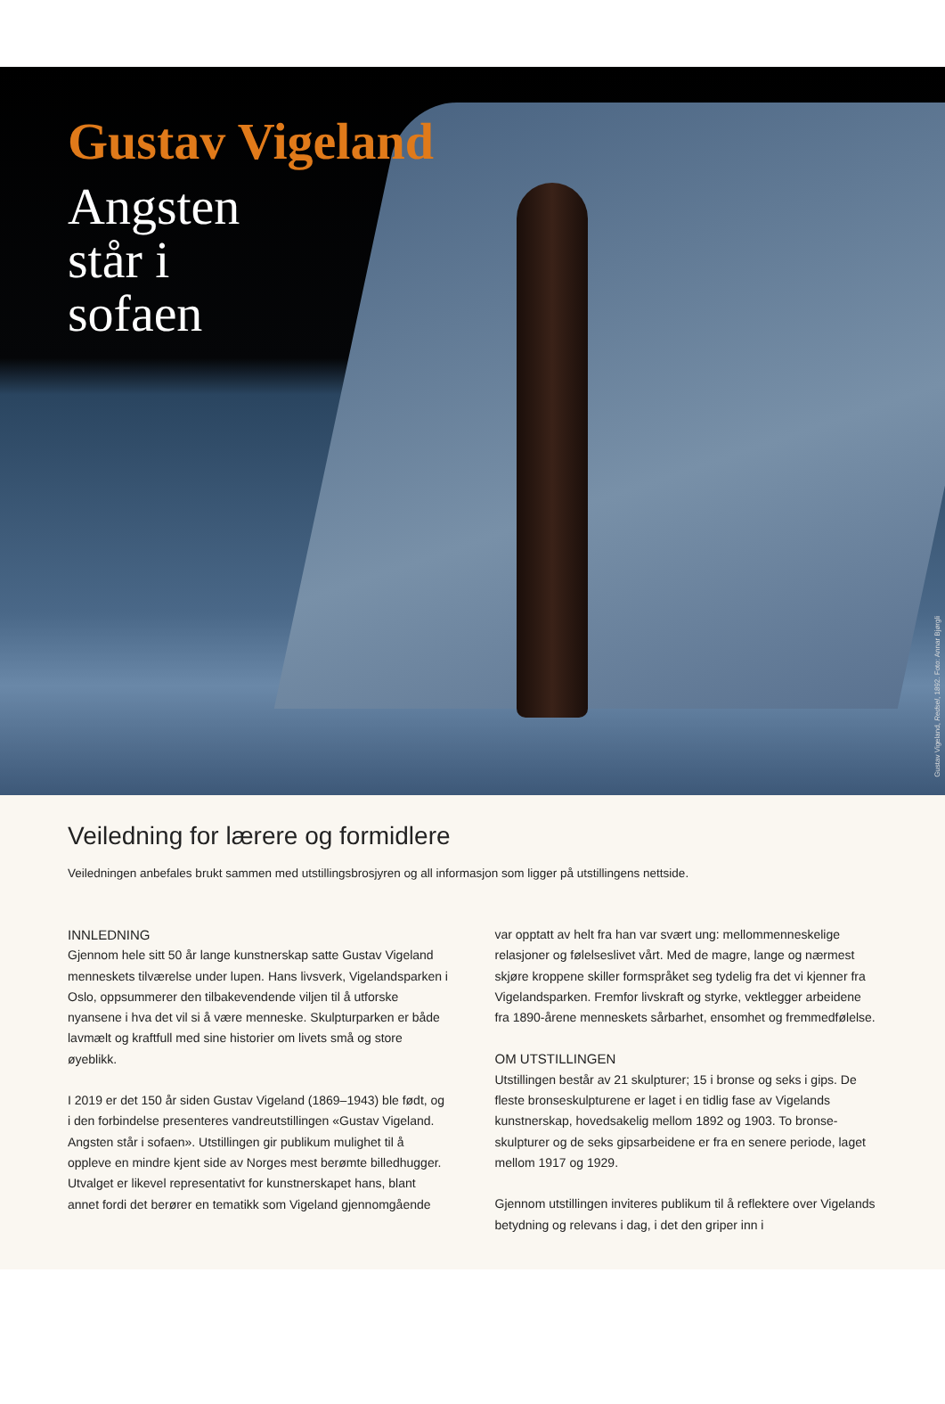Gustav Vigeland
Angsten
står i
sofaen
Gustav Vigeland, Redsel, 1892. Foto: Annar Bjørgli
Veiledning for lærere og formidlere
Veiledningen anbefales brukt sammen med utstillingsbrosjyren og all informasjon som ligger på utstillingens nettside.
INNLEDNING
Gjennom hele sitt 50 år lange kunstnerskap satte Gustav Vigeland menneskets tilværelse under lupen. Hans livsverk, Vigelandsparken i Oslo, oppsummerer den tilbakevendende viljen til å utforske nyansene i hva det vil si å være menneske. Skulpturparken er både lavmælt og kraftfull med sine historier om livets små og store øyeblikk.
I 2019 er det 150 år siden Gustav Vigeland (1869–1943) ble født, og i den forbindelse presenteres vandreutstillingen «Gustav Vigeland. Angsten står i sofaen». Utstillingen gir publikum mulighet til å oppleve en mindre kjent side av Norges mest berømte billedhugger. Utvalget er likevel representativt for kunstnerskapet hans, blant annet fordi det berører en tematikk som Vigeland gjennomgående var opptatt av helt fra han var svært ung: mellommenneskelige relasjoner og følelseslivet vårt. Med de magre, lange og nærmest skjøre kroppene skiller formspråket seg tydelig fra det vi kjenner fra Vigelandsparken. Fremfor livskraft og styrke, vektlegger arbeidene fra 1890-årene menneskets sårbarhet, ensomhet og fremmedfølelse.
OM UTSTILLINGEN
Utstillingen består av 21 skulpturer; 15 i bronse og seks i gips. De fleste bronseskulpturene er laget i en tidlig fase av Vigelands kunstnerskap, hovedsakelig mellom 1892 og 1903. To bronse-skulpturer og de seks gipsarbeidene er fra en senere periode, laget mellom 1917 og 1929.
Gjennom utstillingen inviteres publikum til å reflektere over Vigelands betydning og relevans i dag, i det den griper inn i